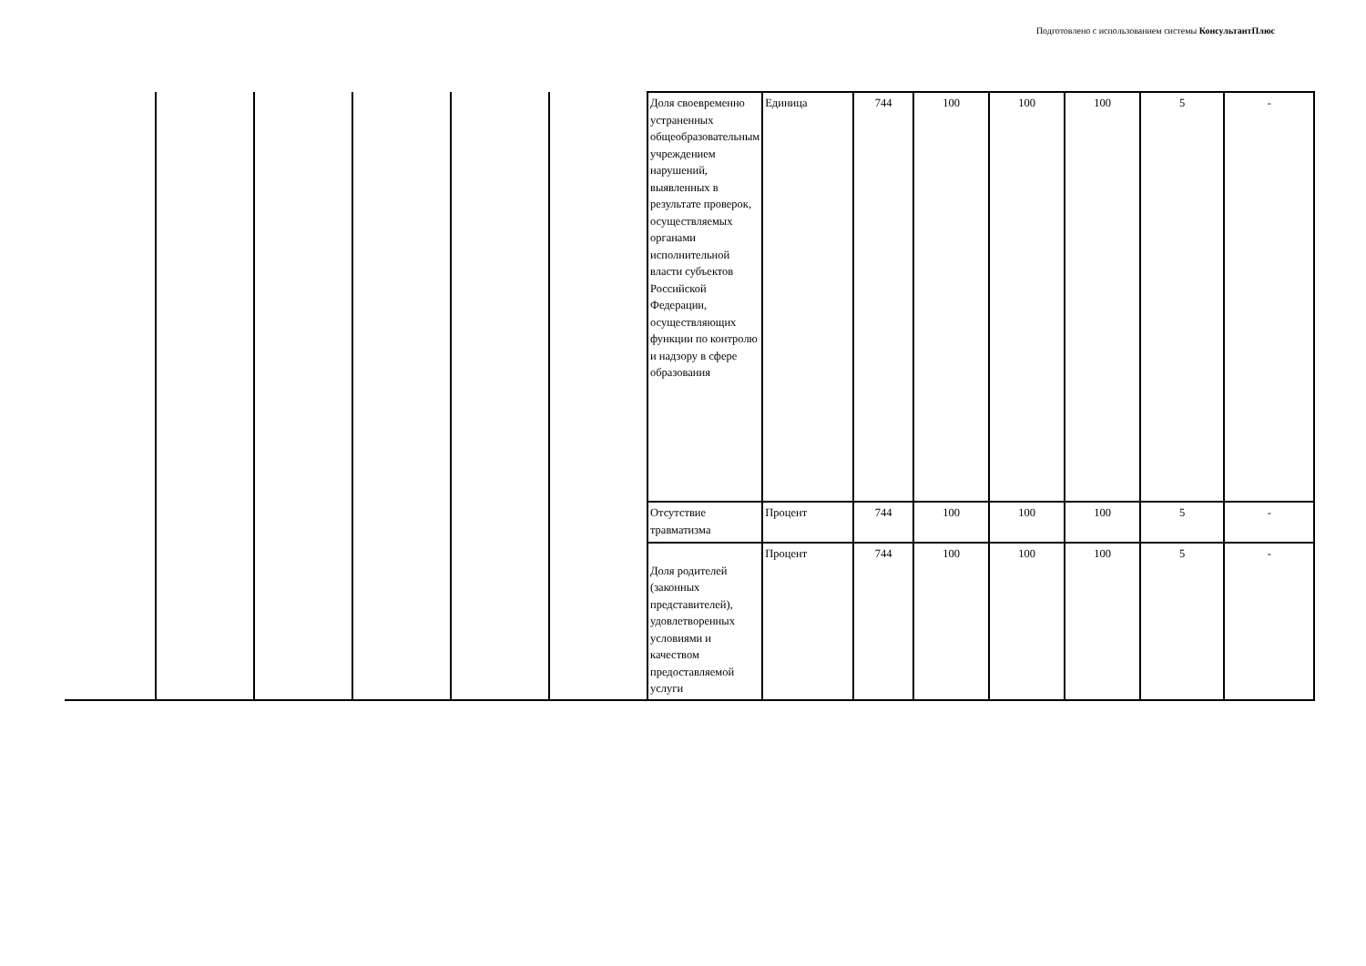Подготовлено с использованием системы КонсультантПлюс
| | | | | | | Доля своевременно устраненных общеобразовательным учреждением нарушений, выявленных в результате проверок, осуществляемых органами исполнительной власти субъектов Российской Федерации, осуществляющих функции по контролю и надзору в сфере образования | Единица | 744 | 100 | 100 | 100 | 5 | - |
| | | | | | | Отсутствие травматизма | Процент | 744 | 100 | 100 | 100 | 5 | - |
| | | | | | | Доля родителей (законных представителей), удовлетворенных условиями и качеством предоставляемой услуги | Процент | 744 | 100 | 100 | 100 | 5 | - |